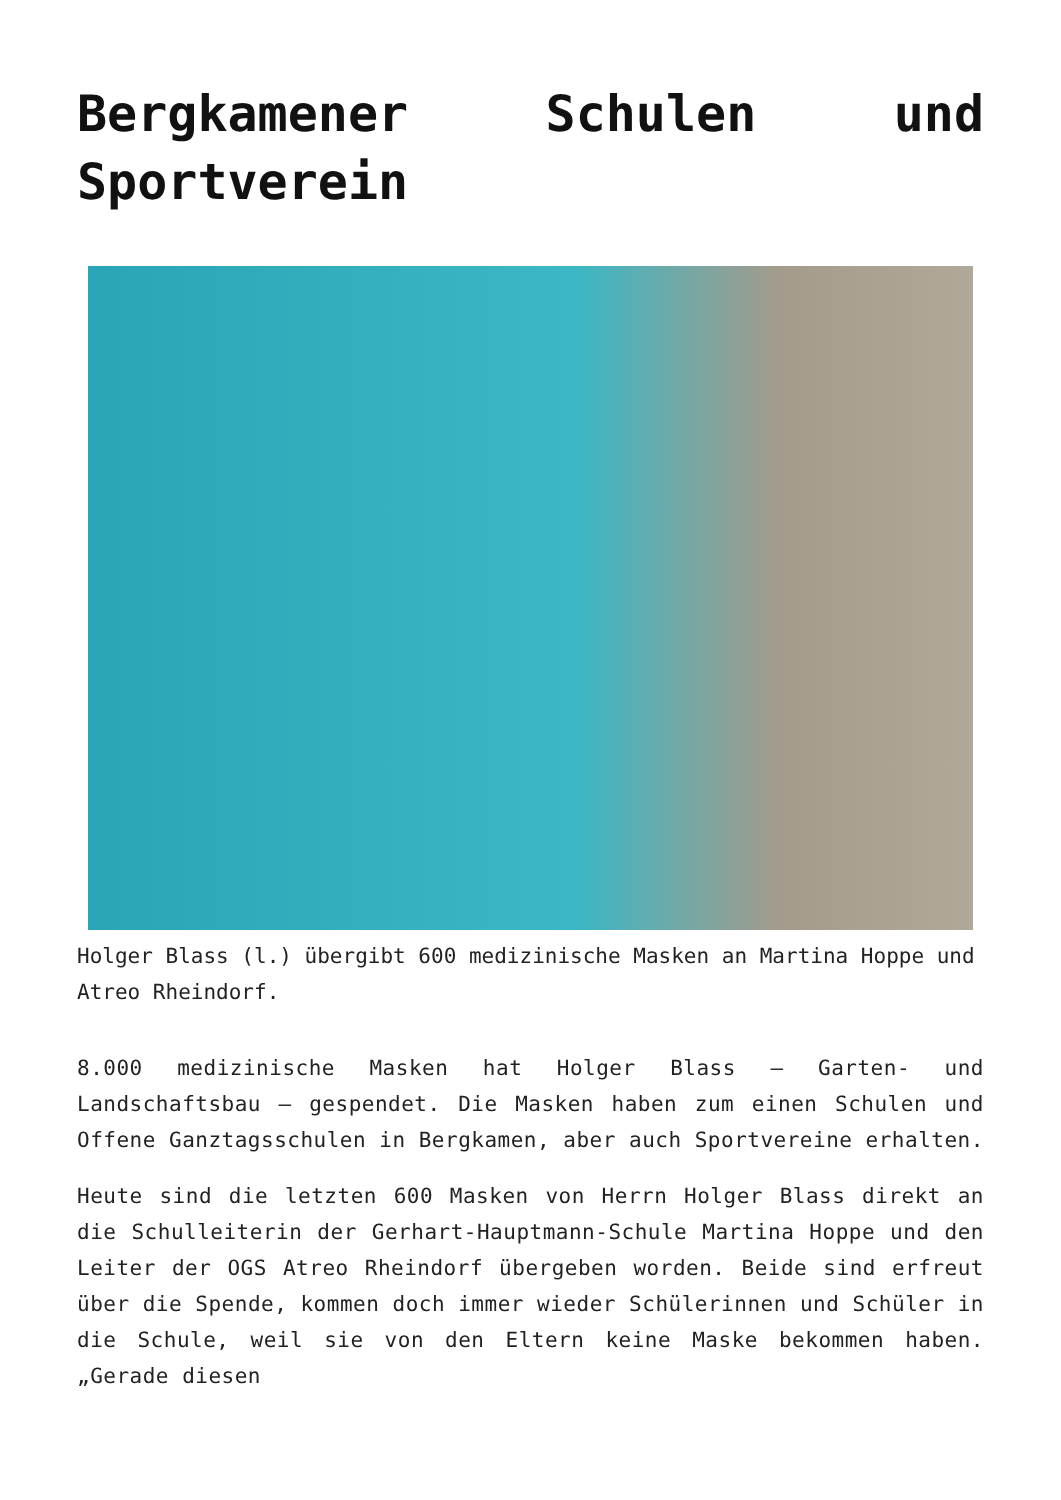Bergkamener Schulen und Sportverein
Holger Blass (l.) übergibt 600 medizinische Masken an Martina Hoppe und Atreo Rheindorf.
8.000 medizinische Masken hat Holger Blass – Garten- und Landschaftsbau – gespendet. Die Masken haben zum einen Schulen und Offene Ganztagsschulen in Bergkamen, aber auch Sportvereine erhalten.
Heute sind die letzten 600 Masken von Herrn Holger Blass direkt an die Schulleiterin der Gerhart-Hauptmann-Schule Martina Hoppe und den Leiter der OGS Atreo Rheindorf übergeben worden. Beide sind erfreut über die Spende, kommen doch immer wieder Schülerinnen und Schüler in die Schule, weil sie von den Eltern keine Maske bekommen haben. „Gerade diesen